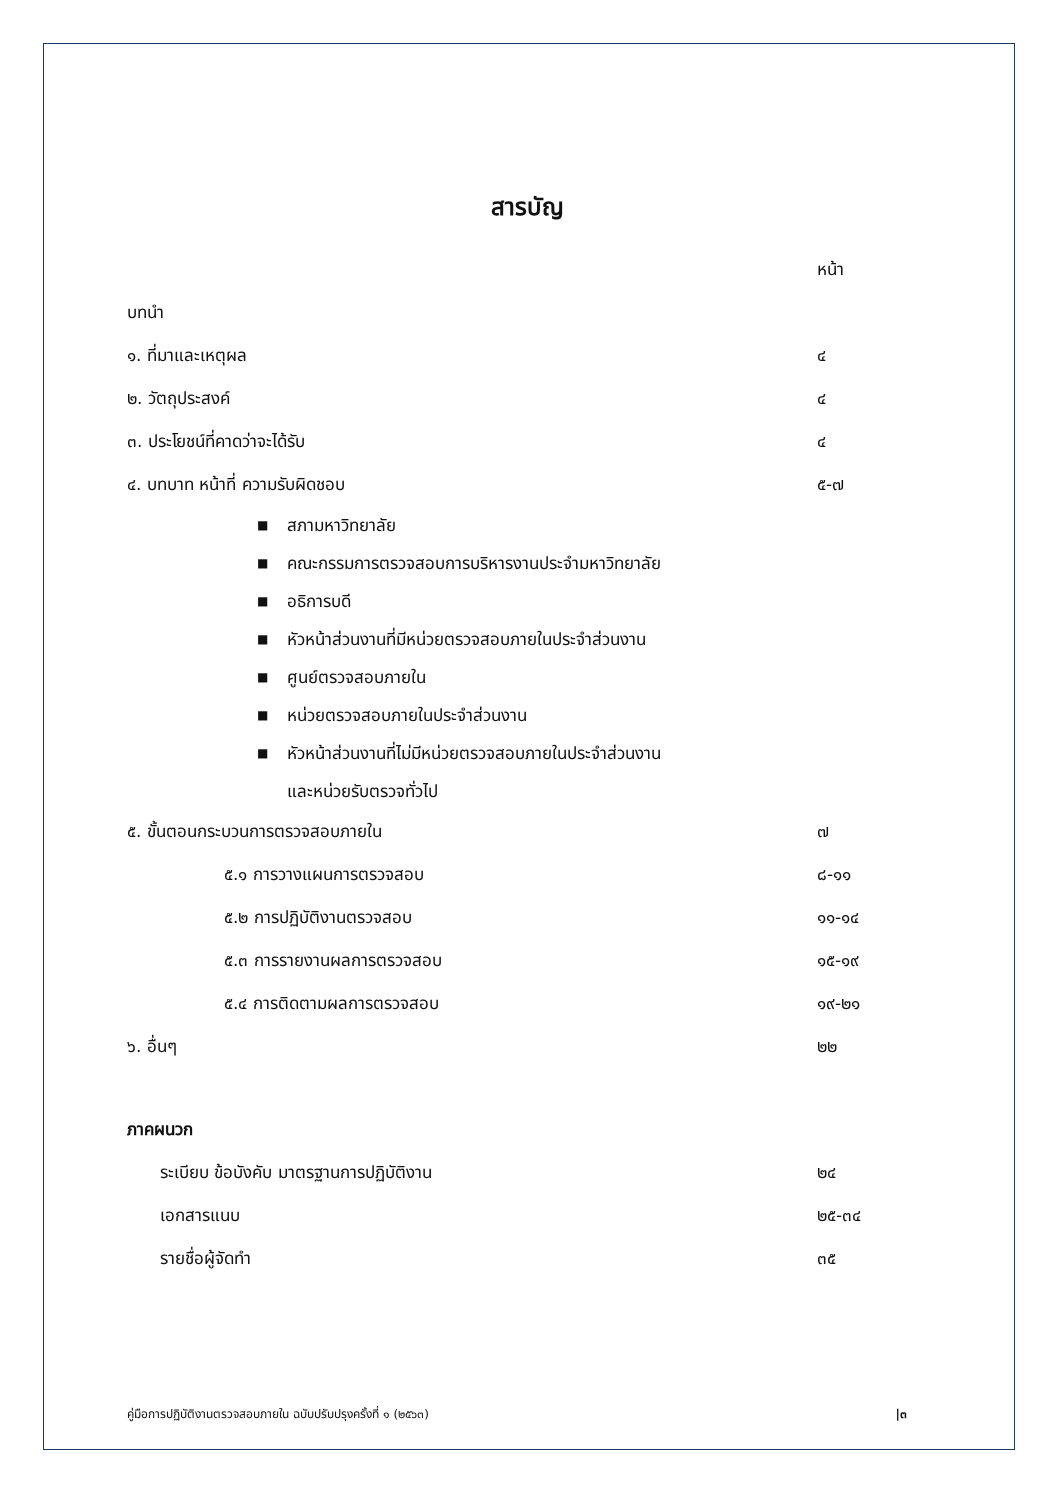สารบัญ
หน้า
บทนำ
๑. ที่มาและเหตุผล ๔
๒. วัตถุประสงค์ ๔
๓. ประโยชน์ที่คาดว่าจะได้รับ ๔
๔. บทบาท หน้าที่ ความรับผิดชอบ ๕-๗
■ สภามหาวิทยาลัย
■ คณะกรรมการตรวจสอบการบริหารงานประจำมหาวิทยาลัย
■ อธิการบดี
■ หัวหน้าส่วนงานที่มีหน่วยตรวจสอบภายในประจำส่วนงาน
■ ศูนย์ตรวจสอบภายใน
■ หน่วยตรวจสอบภายในประจำส่วนงาน
■ หัวหน้าส่วนงานที่ไม่มีหน่วยตรวจสอบภายในประจำส่วนงาน
และหน่วยรับตรวจทั่วไป
๕. ขั้นตอนกระบวนการตรวจสอบภายใน ๗
๕.๑ การวางแผนการตรวจสอบ ๘-๑๑
๕.๒ การปฏิบัติงานตรวจสอบ ๑๑-๑๔
๕.๓ การรายงานผลการตรวจสอบ ๑๕-๑๙
๕.๔ การติดตามผลการตรวจสอบ ๑๙-๒๑
๖. อื่นๆ ๒๒
ภาคผนวก
ระเบียบ ข้อบังคับ มาตรฐานการปฏิบัติงาน ๒๔
เอกสารแนบ ๒๕-๓๔
รายชื่อผู้จัดทำ ๓๕
คู่มือการปฏิบัติงานตรวจสอบภายใน ฉบับปรับปรุงครั้งที่ ๑ (๒๕๖๓) |๓